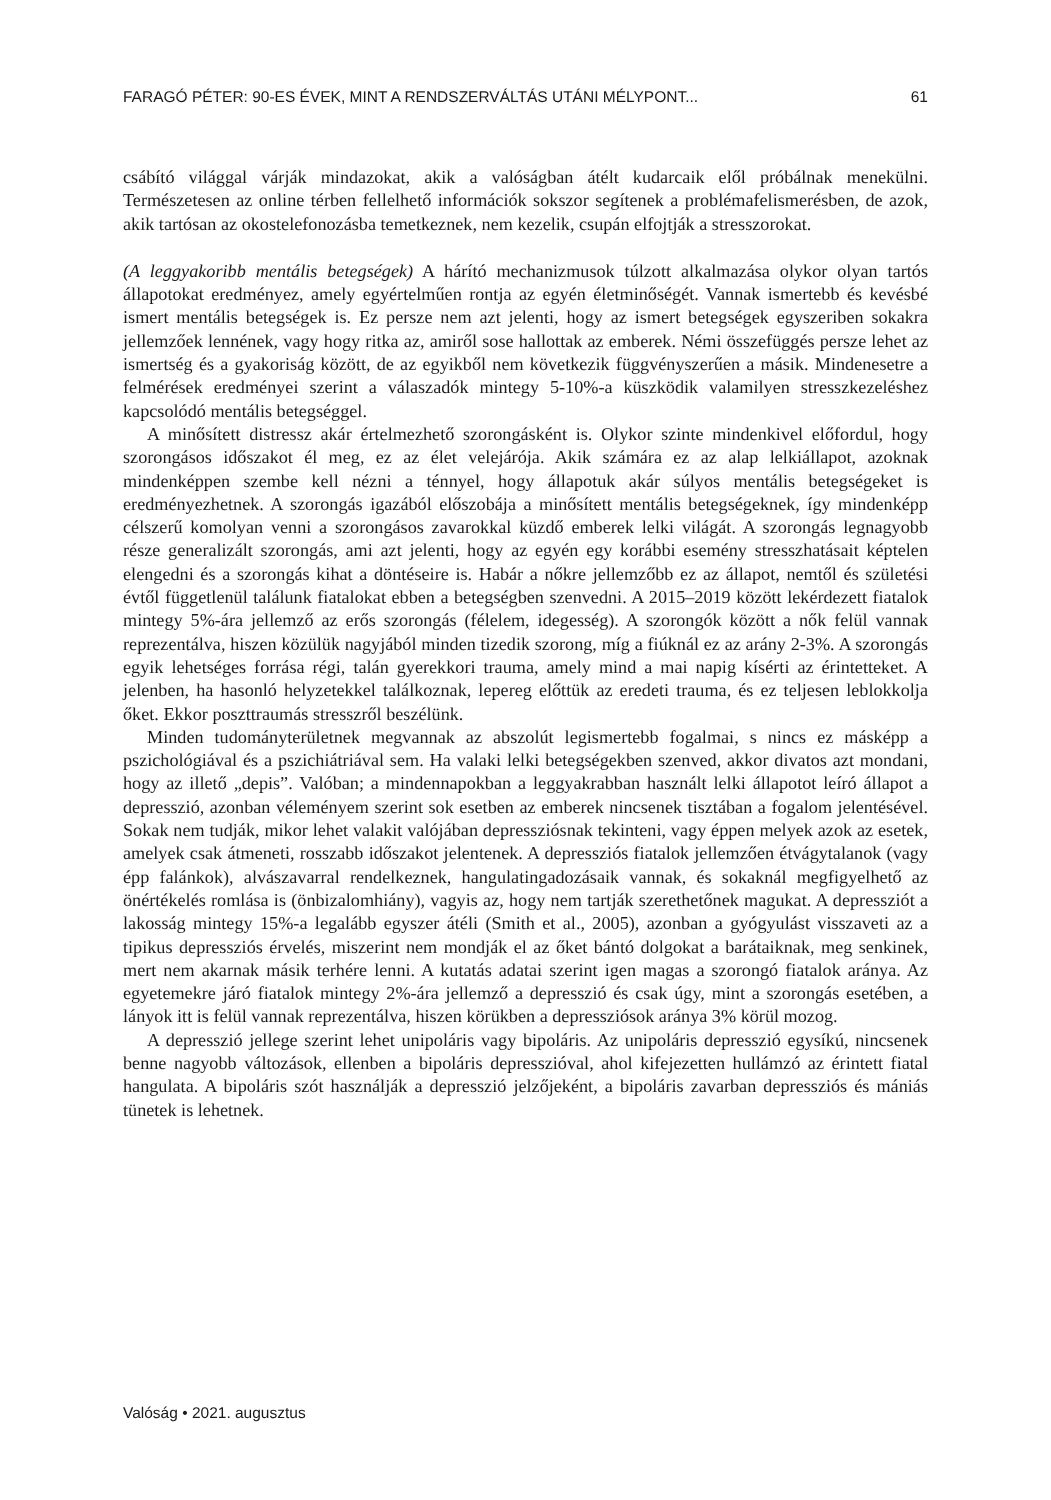FARAGÓ PÉTER: 90-ES ÉVEK, MINT A RENDSZERVÁLTÁS UTÁNI MÉLYPONT... 61
csábító világgal várják mindazokat, akik a valóságban átélt kudarcaik elől próbálnak menekülni. Természetesen az online térben fellelhető információk sokszor segítenek a problémafelismerésben, de azok, akik tartósan az okostelefonozásba temetkeznek, nem kezelik, csupán elfojtják a stresszorokat.
(A leggyakoribb mentális betegségek) A hárító mechanizmusok túlzott alkalmazása olykor olyan tartós állapotokat eredményez, amely egyértelműen rontja az egyén életminőségét. Vannak ismertebb és kevésbé ismert mentális betegségek is. Ez persze nem azt jelenti, hogy az ismert betegségek egyszeriben sokakra jellemzőek lennének, vagy hogy ritka az, amiről sose hallottak az emberek. Némi összefüggés persze lehet az ismertség és a gyakoriság között, de az egyikből nem következik függvényszerűen a másik. Mindenesetre a felmérések eredményei szerint a válaszadók mintegy 5-10%-a küszködik valamilyen stresszkezeléshez kapcsolódó mentális betegséggel.
A minősített distressz akár értelmezhető szorongásként is. Olykor szinte mindenkivel előfordul, hogy szorongásos időszakot él meg, ez az élet velejárója. Akik számára ez az alap lelkiállapot, azoknak mindenképpen szembe kell nézni a ténnyel, hogy állapotuk akár súlyos mentális betegségeket is eredményezhetnek. A szorongás igazából előszobája a minősített mentális betegségeknek, így mindenképp célszerű komolyan venni a szorongásos zavarokkal küzdő emberek lelki világát. A szorongás legnagyobb része generalizált szorongás, ami azt jelenti, hogy az egyén egy korábbi esemény stresszhatásait képtelen elengedni és a szorongás kihat a döntéseire is. Habár a nőkre jellemzőbb ez az állapot, nemtől és születési évtől függetlenül találunk fiatalokat ebben a betegségben szenvedni. A 2015–2019 között lekérdezett fiatalok mintegy 5%-ára jellemző az erős szorongás (félelem, idegesség). A szorongók között a nők felül vannak reprezentálva, hiszen közülük nagyjából minden tizedik szorong, míg a fiúknál ez az arány 2-3%. A szorongás egyik lehetséges forrása régi, talán gyerekkori trauma, amely mind a mai napig kísérti az érintetteket. A jelenben, ha hasonló helyzetekkel találkoznak, lepereg előttük az eredeti trauma, és ez teljesen leblokkolja őket. Ekkor poszttraumás stresszről beszélünk.
Minden tudományterületnek megvannak az abszolút legismertebb fogalmai, s nincs ez másképp a pszichológiával és a pszichiátriával sem. Ha valaki lelki betegségekben szenved, akkor divatos azt mondani, hogy az illető „depis”. Valóban; a mindennapokban a leggyakrabban használt lelki állapotot leíró állapot a depresszió, azonban véleményem szerint sok esetben az emberek nincsenek tisztában a fogalom jelentésével. Sokak nem tudják, mikor lehet valakit valójában depressziósnak tekinteni, vagy éppen melyek azok az esetek, amelyek csak átmeneti, rosszabb időszakot jelentenek. A depressziós fiatalok jellemzően étvágytalanok (vagy épp falánkok), alvászavarral rendelkeznek, hangulatingadozásaik vannak, és sokaknál megfigyelhető az önértékelés romlása is (önbizalomhiány), vagyis az, hogy nem tartják szerethetőnek magukat. A depressziót a lakosság mintegy 15%-a legalább egyszer átéli (Smith et al., 2005), azonban a gyógyulást visszaveti az a tipikus depressziós érvelés, miszerint nem mondják el az őket bántó dolgokat a barátaiknak, meg senkinek, mert nem akarnak másik terhére lenni. A kutatás adatai szerint igen magas a szorongó fiatalok aránya. Az egyetemekre járó fiatalok mintegy 2%-ára jellemző a depresszió és csak úgy, mint a szorongás esetében, a lányok itt is felül vannak reprezentálva, hiszen körükben a depressziósok aránya 3% körül mozog.
A depresszió jellege szerint lehet unipoláris vagy bipoláris. Az unipoláris depresszió egysíkú, nincsenek benne nagyobb változások, ellenben a bipoláris depresszióval, ahol kifejezetten hullámzó az érintett fiatal hangulata. A bipoláris szót használják a depresszió jelzőjeként, a bipoláris zavarban depressziós és mániás tünetek is lehetnek.
Valóság • 2021. augusztus